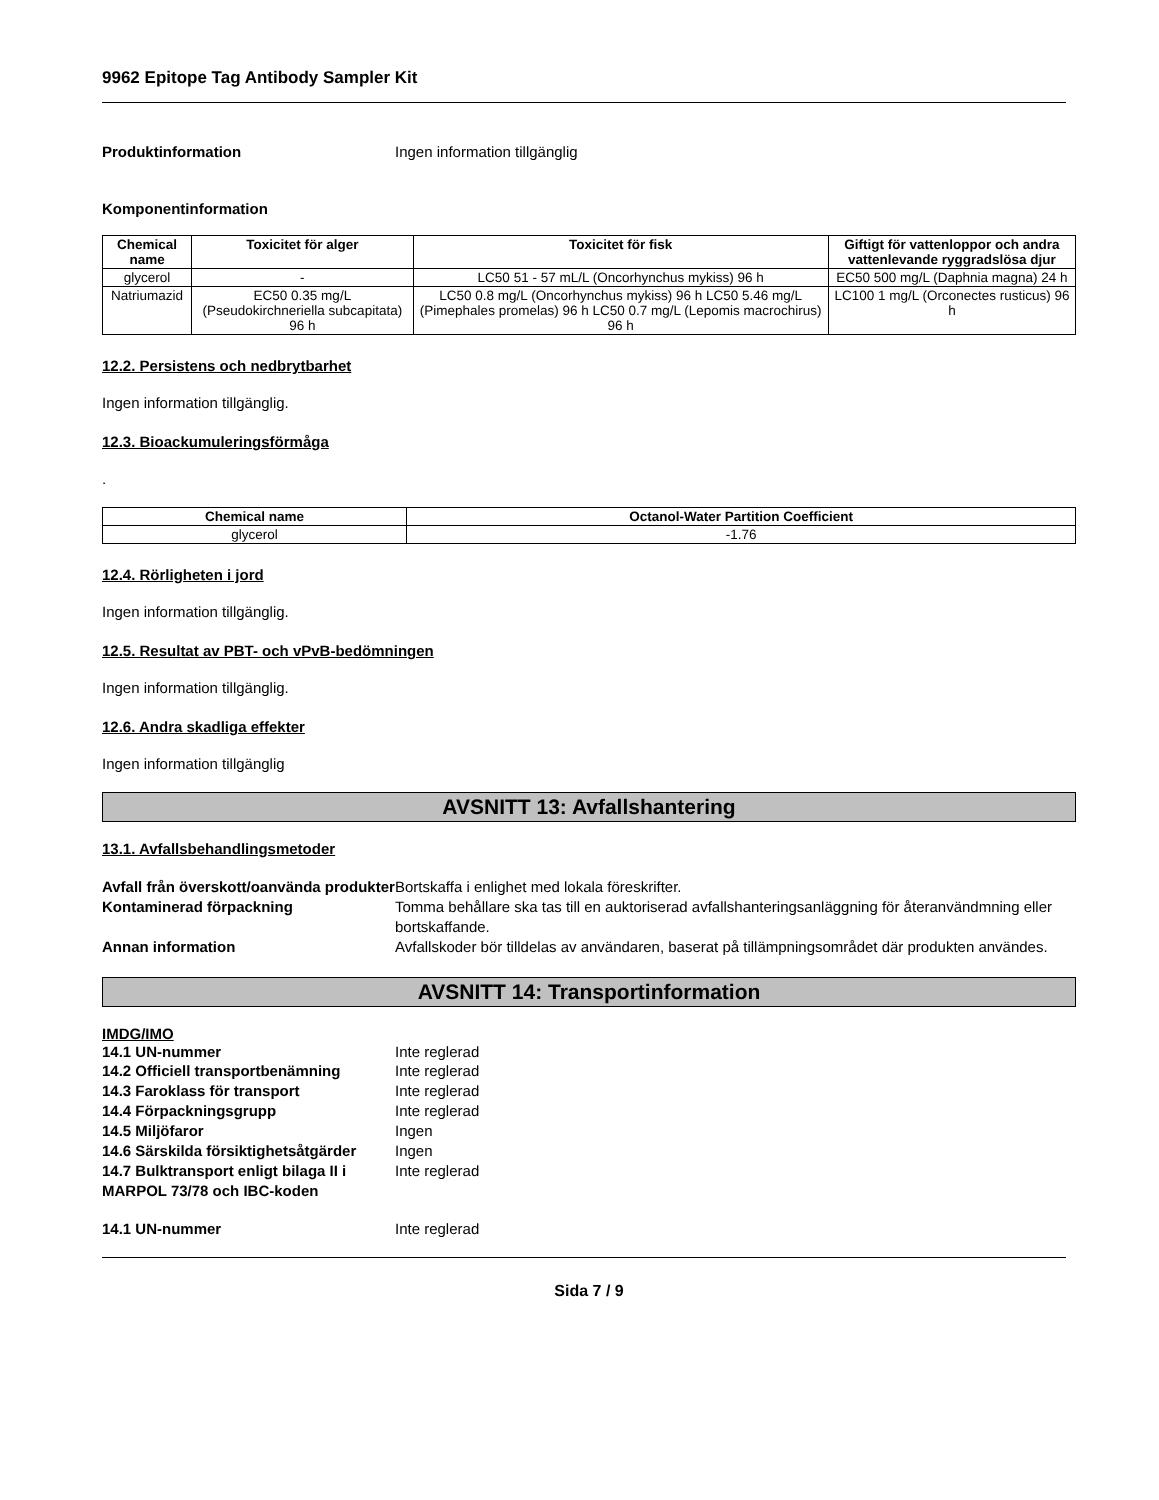9962 Epitope Tag Antibody Sampler Kit
Produktinformation Ingen information tillgänglig
Komponentinformation
| Chemical name | Toxicitet för alger | Toxicitet för fisk | Giftigt för vattenloppor och andra vattenlevande ryggradslösa djur |
| --- | --- | --- | --- |
| glycerol | - | LC50 51 - 57 mL/L (Oncorhynchus mykiss) 96 h | EC50 500 mg/L (Daphnia magna) 24 h |
| Natriumazid | EC50 0.35 mg/L (Pseudokirchneriella subcapitata) 96 h | LC50 0.8 mg/L (Oncorhynchus mykiss) 96 h LC50 5.46 mg/L (Pimephales promelas) 96 h LC50 0.7 mg/L (Lepomis macrochirus) 96 h | LC100 1 mg/L (Orconectes rusticus) 96 h |
12.2. Persistens och nedbrytbarhet
Ingen information tillgänglig.
12.3. Bioackumuleringsförmåga
.
| Chemical name | Octanol-Water Partition Coefficient |
| --- | --- |
| glycerol | -1.76 |
12.4. Rörligheten i jord
Ingen information tillgänglig.
12.5. Resultat av PBT- och vPvB-bedömningen
Ingen information tillgänglig.
12.6. Andra skadliga effekter
Ingen information tillgänglig
AVSNITT 13: Avfallshantering
13.1. Avfallsbehandlingsmetoder
Avfall från överskott/oanvända produkter Bortskaffa i enlighet med lokala föreskrifter.
Kontaminerad förpackning Tomma behållare ska tas till en auktoriserad avfallshanteringsanläggning för återanvändmning eller bortskaffande.
Annan information Avfallskoder bör tilldelas av användaren, baserat på tillämpningsområdet där produkten användes.
AVSNITT 14: Transportinformation
IMDG/IMO
14.1 UN-nummer Inte reglerad
14.2 Officiell transportbenämning Inte reglerad
14.3 Faroklass för transport Inte reglerad
14.4 Förpackningsgrupp Inte reglerad
14.5 Miljöfaror Ingen
14.6 Särskilda försiktighetsåtgärder Ingen
14.7 Bulktransport enligt bilaga II i MARPOL 73/78 och IBC-koden Inte reglerad
14.1 UN-nummer Inte reglerad
Sida 7 / 9